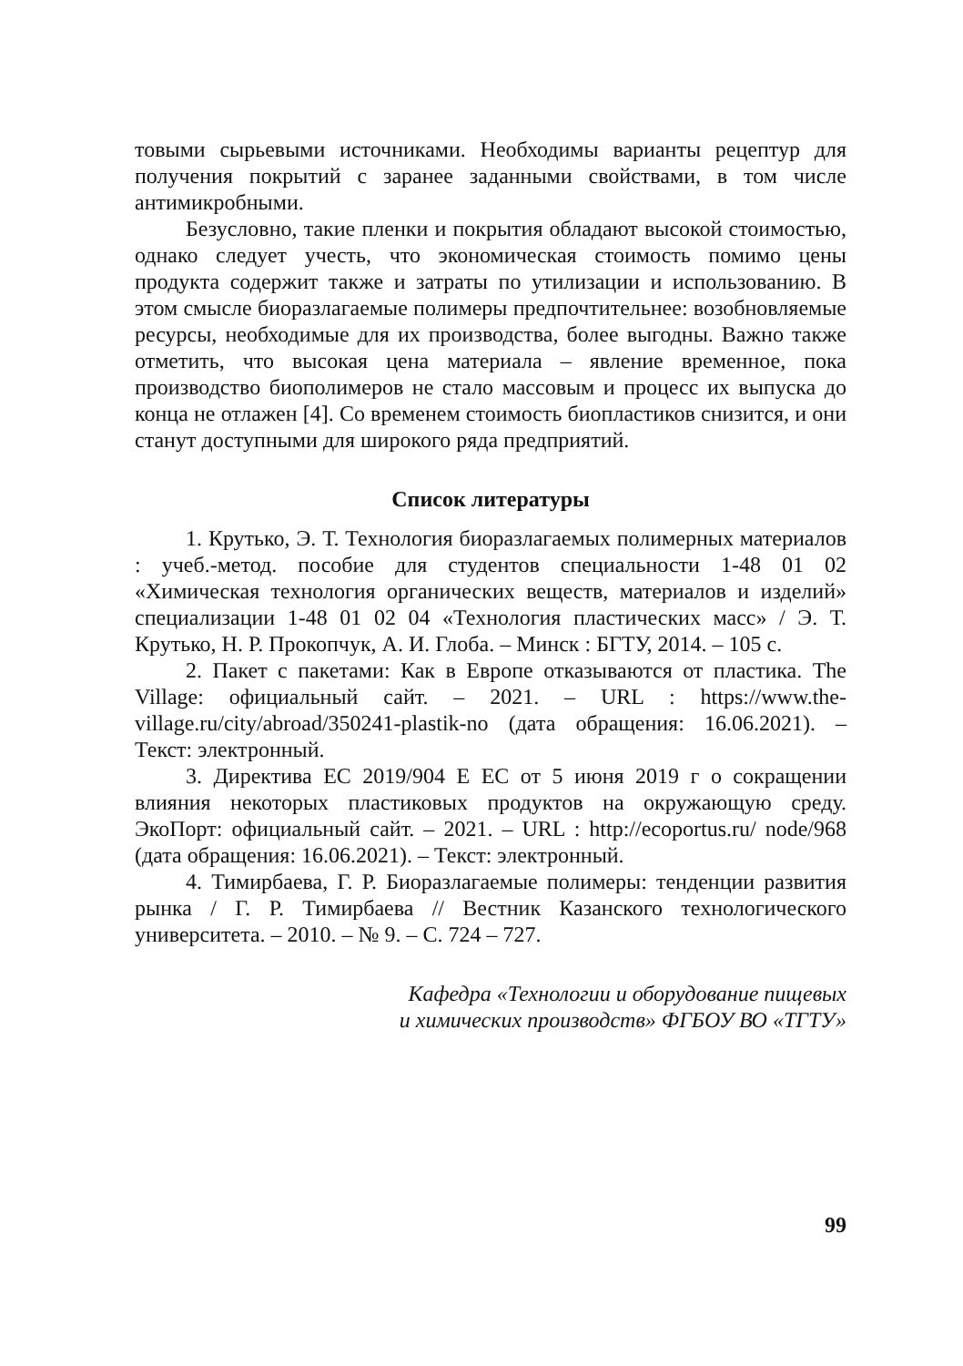товыми сырьевыми источниками. Необходимы варианты рецептур для получения покрытий с заранее заданными свойствами, в том числе антимикробными.
Безусловно, такие пленки и покрытия обладают высокой стоимостью, однако следует учесть, что экономическая стоимость помимо цены продукта содержит также и затраты по утилизации и использованию. В этом смысле биоразлагаемые полимеры предпочтительнее: возобновляемые ресурсы, необходимые для их производства, более выгодны. Важно также отметить, что высокая цена материала – явление временное, пока производство биополимеров не стало массовым и процесс их выпуска до конца не отлажен [4]. Со временем стоимость биопластиков снизится, и они станут доступными для широкого ряда предприятий.
Список литературы
1. Крутько, Э. Т. Технология биоразлагаемых полимерных материалов : учеб.-метод. пособие для студентов специальности 1-48 01 02 «Химическая технология органических веществ, материалов и изделий» специализации 1-48 01 02 04 «Технология пластических масс» / Э. Т. Крутько, Н. Р. Прокопчук, А. И. Глоба. – Минск : БГТУ, 2014. – 105 с.
2. Пакет с пакетами: Как в Европе отказываются от пластика. The Village: официальный сайт. – 2021. – URL : https://www.the-village.ru/city/abroad/350241-plastik-no (дата обращения: 16.06.2021). – Текст: электронный.
3. Директива ЕС 2019/904 Е ЕС от 5 июня 2019 г о сокращении влияния некоторых пластиковых продуктов на окружающую среду. ЭкоПорт: официальный сайт. – 2021. – URL : http://ecoportus.ru/ node/968 (дата обращения: 16.06.2021). – Текст: электронный.
4. Тимирбаева, Г. Р. Биоразлагаемые полимеры: тенденции развития рынка / Г. Р. Тимирбаева // Вестник Казанского технологического университета. – 2010. – № 9. – С. 724 – 727.
Кафедра «Технологии и оборудование пищевых
и химических производств» ФГБОУ ВО «ТГТУ»
99